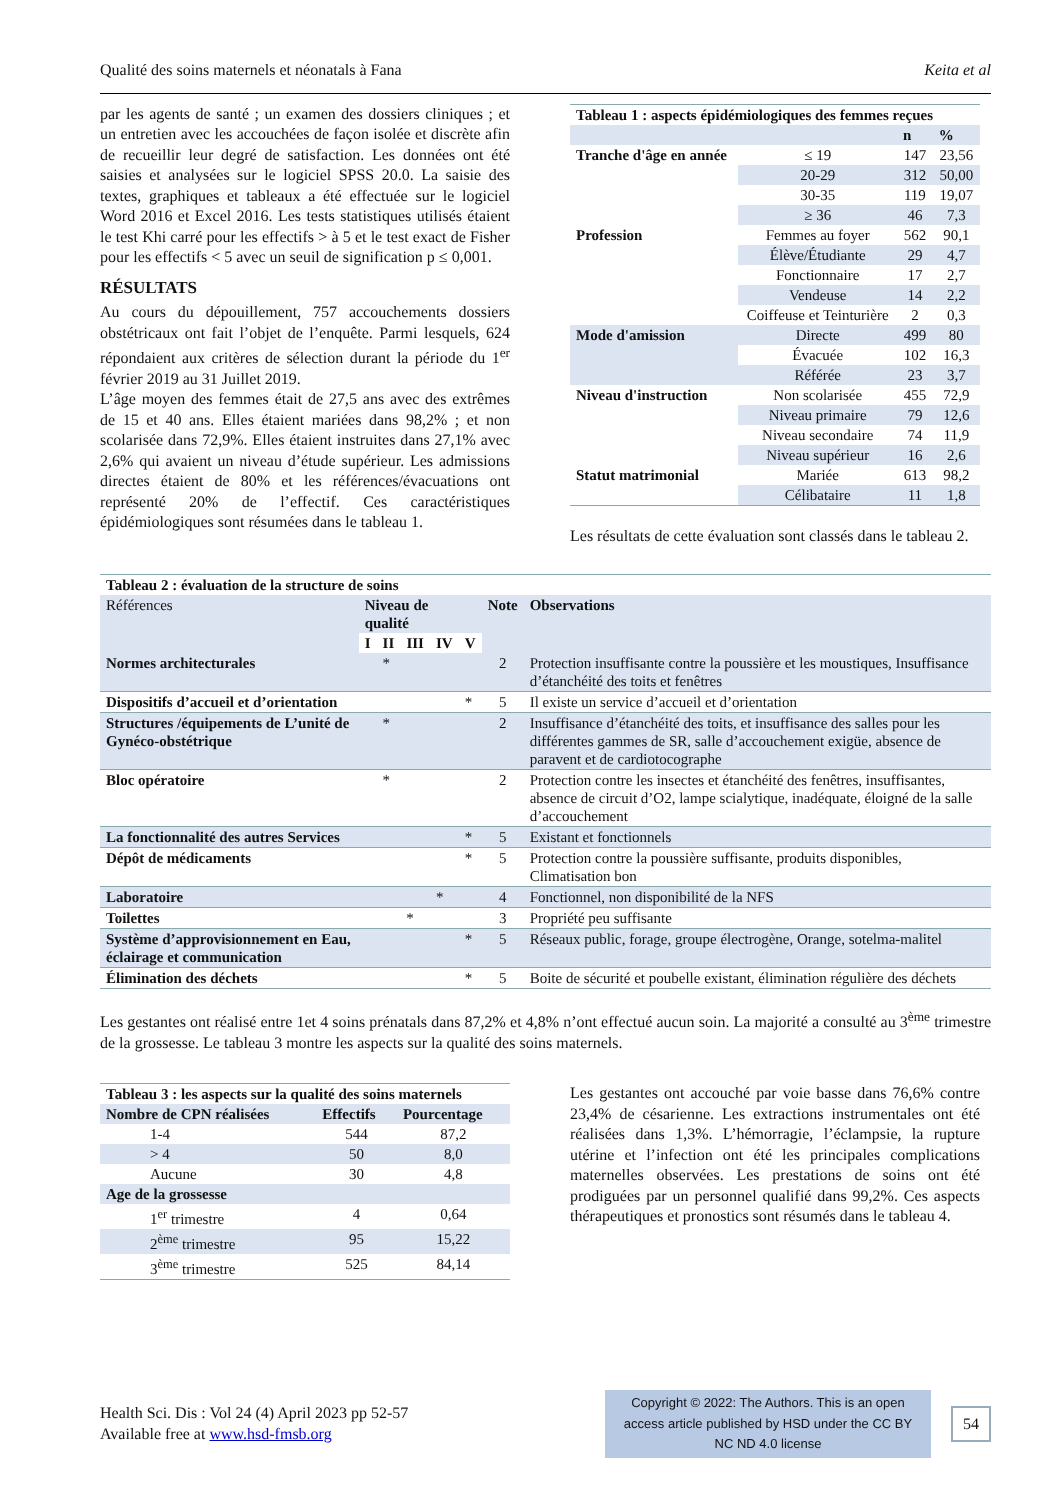Qualité des soins maternels et néonatals à Fana Keita et al
par les agents de santé ; un examen des dossiers cliniques ; et un entretien avec les accouchées de façon isolée et discrète afin de recueillir leur degré de satisfaction. Les données ont été saisies et analysées sur le logiciel SPSS 20.0. La saisie des textes, graphiques et tableaux a été effectuée sur le logiciel Word 2016 et Excel 2016. Les tests statistiques utilisés étaient le test Khi carré pour les effectifs > à 5 et le test exact de Fisher pour les effectifs < 5 avec un seuil de signification p ≤ 0,001.
RÉSULTATS
Au cours du dépouillement, 757 accouchements dossiers obstétricaux ont fait l’objet de l’enquête. Parmi lesquels, 624 répondaient aux critères de sélection durant la période du 1<sup>er</sup> février 2019 au 31 Juillet 2019.
L’âge moyen des femmes était de 27,5 ans avec des extrêmes de 15 et 40 ans. Elles étaient mariées dans 98,2% ; et non scolarisée dans 72,9%. Elles étaient instruites dans 27,1% avec 2,6% qui avaient un niveau d’étude supérieur. Les admissions directes étaient de 80% et les références/évacuations ont représenté 20% de l’effectif. Ces caractéristiques épidémiologiques sont résumées dans le tableau 1.
| Tableau 1 : aspects épidémiologiques des femmes reçues | | | |
| --- | --- | --- | --- |
| | | n | % |
| Tranche d'âge en année | ≤ 19 | 147 | 23,56 |
| | 20-29 | 312 | 50,00 |
| | 30-35 | 119 | 19,07 |
| | ≥ 36 | 46 | 7,3 |
| Profession | Femmes au foyer | 562 | 90,1 |
| | Élève/Étudiante | 29 | 4,7 |
| | Fonctionnaire | 17 | 2,7 |
| | Vendeuse | 14 | 2,2 |
| | Coiffeuse et Teinturière | 2 | 0,3 |
| Mode d'amission | Directe | 499 | 80 |
| | Évacuée | 102 | 16,3 |
| | Référée | 23 | 3,7 |
| Niveau d'instruction | Non scolarisée | 455 | 72,9 |
| | Niveau primaire | 79 | 12,6 |
| | Niveau secondaire | 74 | 11,9 |
| | Niveau supérieur | 16 | 2,6 |
| Statut matrimonial | Mariée | 613 | 98,2 |
| | Célibataire | 11 | 1,8 |
Les résultats de cette évaluation sont classés dans le tableau 2.
| Tableau 2 : évaluation de la structure de soins | | | | | | | |
| --- | --- | --- | --- | --- | --- | --- | --- |
| Références | Niveau de qualité | | | | | Note | Observations |
| | I | II | III | IV | V | | |
| Normes architecturales | | * | | | | 2 | Protection insuffisante contre la poussière et les moustiques, Insuffisance d’étanchéité des toits et fenêtres |
| Dispositifs d’accueil et d’orientation | | | | | * | 5 | Il existe un service d’accueil et d’orientation |
| Structures /équipements de L’unité de Gynéco-obstétrique | | * | | | | 2 | Insuffisance d’étanchéité des toits, et insuffisance des salles pour les différentes gammes de SR, salle d’accouchement exigüe, absence de paravent et de cardiotocographe |
| Bloc opératoire | | * | | | | 2 | Protection contre les insectes et étanchéité des fenêtres, insuffisantes, absence de circuit d’O2, lampe scialytique, inadéquate, éloigné de la salle d’accouchement |
| La fonctionnalité des autres Services | | | | | * | 5 | Existant et fonctionnels |
| Dépôt de médicaments | | | | | * | 5 | Protection contre la poussière suffisante, produits disponibles, Climatisation bon |
| Laboratoire | | | | * | | 4 | Fonctionnel, non disponibilité de la NFS |
| Toilettes | | | * | | | 3 | Propriété peu suffisante |
| Système d’approvisionnement en Eau, éclairage et communication | | | | | * | 5 | Réseaux public, forage, groupe électrogène, Orange, sotelma-malitel |
| Élimination des déchets | | | | | * | 5 | Boite de sécurité et poubelle existant, élimination régulière des déchets |
Les gestantes ont réalisé entre 1et 4 soins prénatals dans 87,2% et 4,8% n’ont effectué aucun soin. La majorité a consulté au 3<sup>ème</sup> trimestre de la grossesse. Le tableau 3 montre les aspects sur la qualité des soins maternels.
| Tableau 3 : les aspects sur la qualité des soins maternels | | |
| --- | --- | --- |
| Nombre de CPN réalisées | Effectifs | Pourcentage |
| 1-4 | 544 | 87,2 |
| > 4 | 50 | 8,0 |
| Aucune | 30 | 4,8 |
| Age de la grossesse | | |
| 1<sup>er</sup> trimestre | 4 | 0,64 |
| 2<sup>ème</sup> trimestre | 95 | 15,22 |
| 3<sup>ème</sup> trimestre | 525 | 84,14 |
Les gestantes ont accouché par voie basse dans 76,6% contre 23,4% de césarienne. Les extractions instrumentales ont été réalisées dans 1,3%. L’hémorragie, l’éclampsie, la rupture utérine et l’infection ont été les principales complications maternelles observées. Les prestations de soins ont été prodiguées par un personnel qualifié dans 99,2%. Ces aspects thérapeutiques et pronostics sont résumés dans le tableau 4.
Health Sci. Dis : Vol 24 (4) April 2023 pp 52-57
Available free at www.hsd-fmsb.org
Copyright © 2022: The Authors. This is an open access article published by HSD under the CC BY NC ND 4.0 license
54